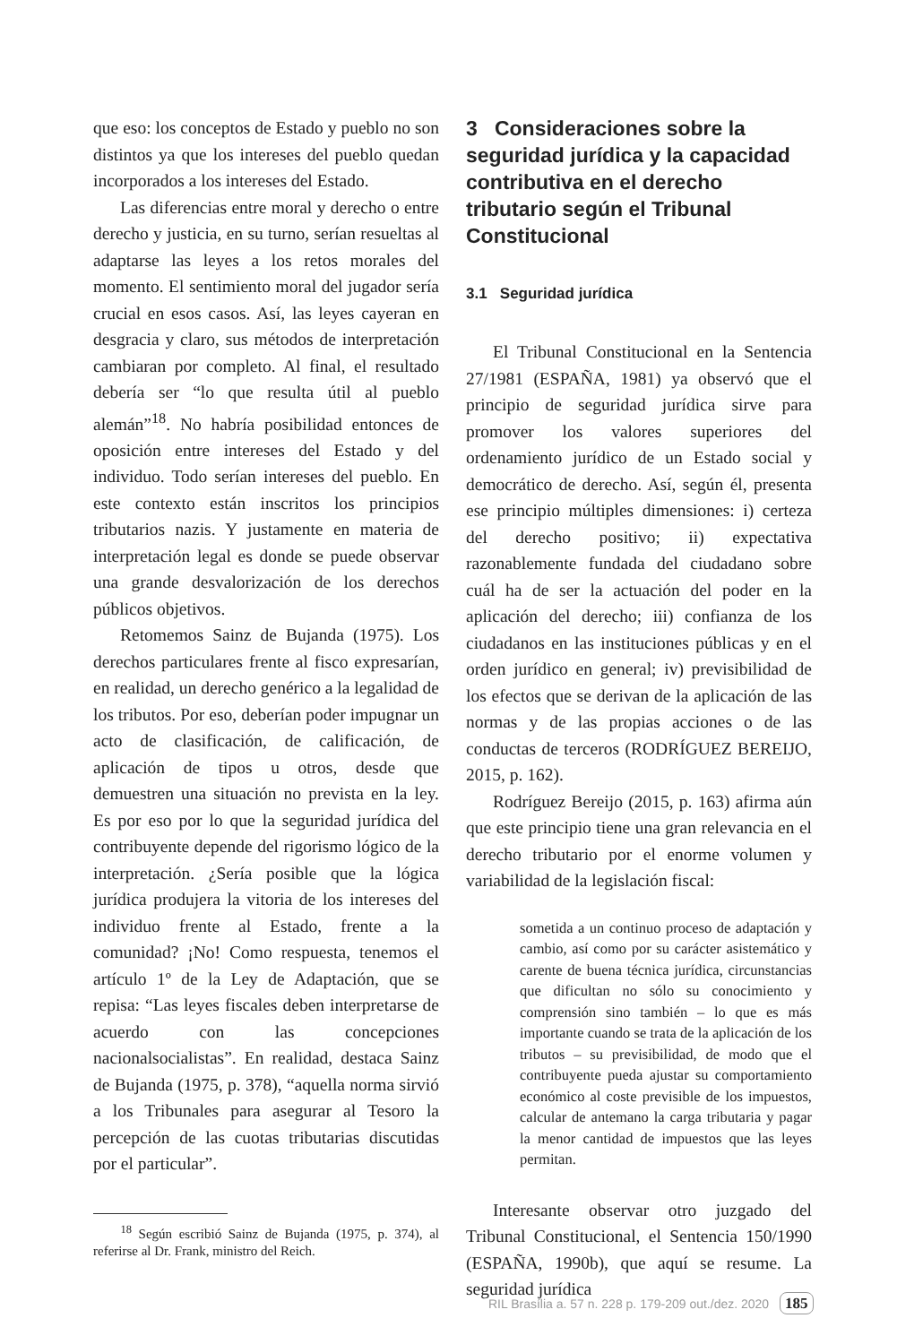que eso: los conceptos de Estado y pueblo no son distintos ya que los intereses del pueblo quedan incorporados a los intereses del Estado.
Las diferencias entre moral y derecho o entre derecho y justicia, en su turno, serían resueltas al adaptarse las leyes a los retos morales del momento. El sentimiento moral del jugador sería crucial en esos casos. Así, las leyes cayeran en desgracia y claro, sus métodos de interpretación cambiaran por completo. Al final, el resultado debería ser “lo que resulta útil al pueblo alemán”<sup>18</sup>. No habría posibilidad entonces de oposición entre intereses del Estado y del individuo. Todo serían intereses del pueblo. En este contexto están inscritos los principios tributarios nazis. Y justamente en materia de interpretación legal es donde se puede observar una grande desvalorización de los derechos públicos objetivos.
Retomemos Sainz de Bujanda (1975). Los derechos particulares frente al fisco expresarían, en realidad, un derecho genérico a la legalidad de los tributos. Por eso, deberían poder impugnar un acto de clasificación, de calificación, de aplicación de tipos u otros, desde que demuestren una situación no prevista en la ley. Es por eso por lo que la seguridad jurídica del contribuyente depende del rigorismo lógico de la interpretación. ¿Sería posible que la lógica jurídica produjera la vitoria de los intereses del individuo frente al Estado, frente a la comunidad? ¡No! Como respuesta, tenemos el artículo 1º de la Ley de Adaptación, que se repisa: “Las leyes fiscales deben interpretarse de acuerdo con las concepciones nacionalsocialistas”. En realidad, destaca Sainz de Bujanda (1975, p. 378), “aquella norma sirvió a los Tribunales para asegurar al Tesoro la percepción de las cuotas tributarias discutidas por el particular”.
<sup>18</sup> Según escribió Sainz de Bujanda (1975, p. 374), al referirse al Dr. Frank, ministro del Reich.
3 Consideraciones sobre la seguridad jurídica y la capacidad contributiva en el derecho tributario según el Tribunal Constitucional
3.1 Seguridad jurídica
El Tribunal Constitucional en la Sentencia 27/1981 (ESPAÑA, 1981) ya observó que el principio de seguridad jurídica sirve para promover los valores superiores del ordenamiento jurídico de un Estado social y democrático de derecho. Así, según él, presenta ese principio múltiples dimensiones: i) certeza del derecho positivo; ii) expectativa razonablemente fundada del ciudadano sobre cuál ha de ser la actuación del poder en la aplicación del derecho; iii) confianza de los ciudadanos en las instituciones públicas y en el orden jurídico en general; iv) previsibilidad de los efectos que se derivan de la aplicación de las normas y de las propias acciones o de las conductas de terceros (RODRÍGUEZ BEREIJO, 2015, p. 162).
Rodríguez Bereijo (2015, p. 163) afirma aún que este principio tiene una gran relevancia en el derecho tributario por el enorme volumen y variabilidad de la legislación fiscal:
sometida a un continuo proceso de adaptación y cambio, así como por su carácter asistemático y carente de buena técnica jurídica, circunstancias que dificultan no sólo su conocimiento y comprensión sino también – lo que es más importante cuando se trata de la aplicación de los tributos – su previsibilidad, de modo que el contribuyente pueda ajustar su comportamiento económico al coste previsible de los impuestos, calcular de antemano la carga tributaria y pagar la menor cantidad de impuestos que las leyes permitan.
Interesante observar otro juzgado del Tribunal Constitucional, el Sentencia 150/1990 (ESPAÑA, 1990b), que aquí se resume. La seguridad jurídica
RIL Brasília a. 57 n. 228 p. 179-209 out./dez. 2020 185